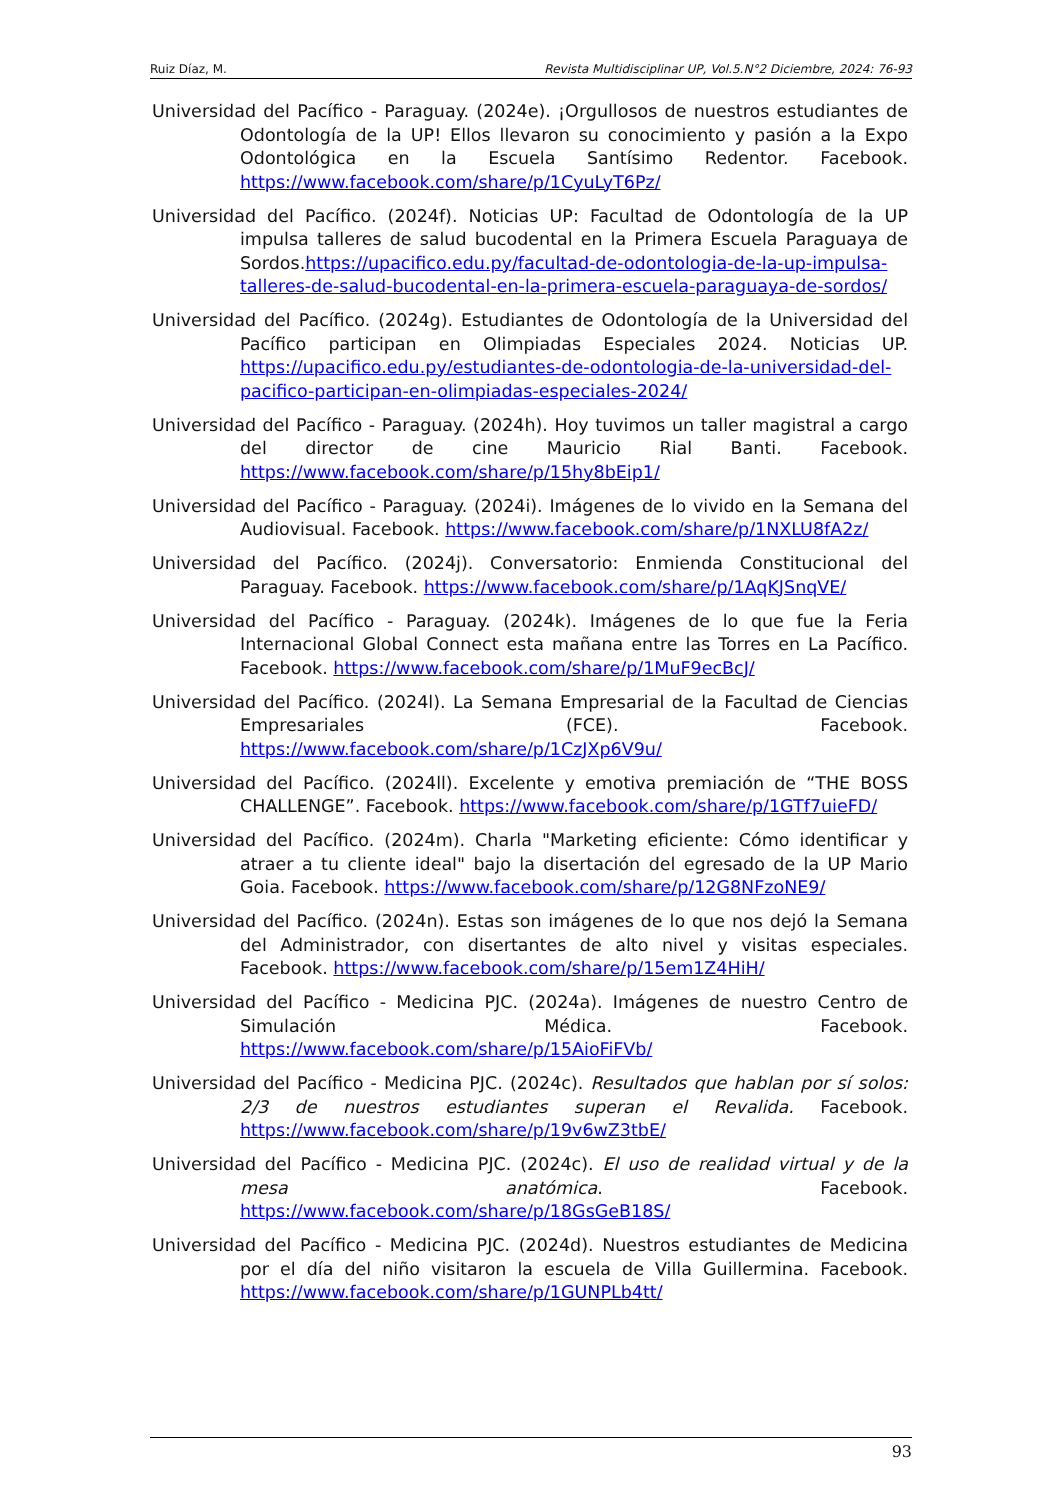Ruiz Díaz, M. Revista Multidisciplinar UP, Vol.5.N°2 Diciembre, 2024: 76-93
Universidad del Pacífico - Paraguay. (2024e). ¡Orgullosos de nuestros estudiantes de Odontología de la UP! Ellos llevaron su conocimiento y pasión a la Expo Odontológica en la Escuela Santísimo Redentor. Facebook. https://www.facebook.com/share/p/1CyuLyT6Pz/
Universidad del Pacífico. (2024f). Noticias UP: Facultad de Odontología de la UP impulsa talleres de salud bucodental en la Primera Escuela Paraguaya de Sordos.https://upacifico.edu.py/facultad-de-odontologia-de-la-up-impulsa-talleres-de-salud-bucodental-en-la-primera-escuela-paraguaya-de-sordos/
Universidad del Pacífico. (2024g). Estudiantes de Odontología de la Universidad del Pacífico participan en Olimpiadas Especiales 2024. Noticias UP. https://upacifico.edu.py/estudiantes-de-odontologia-de-la-universidad-del-pacifico-participan-en-olimpiadas-especiales-2024/
Universidad del Pacífico - Paraguay. (2024h). Hoy tuvimos un taller magistral a cargo del director de cine Mauricio Rial Banti. Facebook. https://www.facebook.com/share/p/15hy8bEip1/
Universidad del Pacífico - Paraguay. (2024i). Imágenes de lo vivido en la Semana del Audiovisual. Facebook. https://www.facebook.com/share/p/1NXLU8fA2z/
Universidad del Pacífico. (2024j). Conversatorio: Enmienda Constitucional del Paraguay. Facebook. https://www.facebook.com/share/p/1AqKJSnqVE/
Universidad del Pacífico - Paraguay. (2024k). Imágenes de lo que fue la Feria Internacional Global Connect esta mañana entre las Torres en La Pacífico. Facebook. https://www.facebook.com/share/p/1MuF9ecBcJ/
Universidad del Pacífico. (2024l). La Semana Empresarial de la Facultad de Ciencias Empresariales (FCE). Facebook. https://www.facebook.com/share/p/1CzJXp6V9u/
Universidad del Pacífico. (2024ll). Excelente y emotiva premiación de “THE BOSS CHALLENGE”. Facebook. https://www.facebook.com/share/p/1GTf7uieFD/
Universidad del Pacífico. (2024m). Charla "Marketing eficiente: Cómo identificar y atraer a tu cliente ideal" bajo la disertación del egresado de la UP Mario Goia. Facebook. https://www.facebook.com/share/p/12G8NFzoNE9/
Universidad del Pacífico. (2024n). Estas son imágenes de lo que nos dejó la Semana del Administrador, con disertantes de alto nivel y visitas especiales. Facebook. https://www.facebook.com/share/p/15em1Z4HiH/
Universidad del Pacífico - Medicina PJC. (2024a). Imágenes de nuestro Centro de Simulación Médica. Facebook. https://www.facebook.com/share/p/15AioFiFVb/
Universidad del Pacífico - Medicina PJC. (2024c). Resultados que hablan por sí solos: 2/3 de nuestros estudiantes superan el Revalida. Facebook. https://www.facebook.com/share/p/19v6wZ3tbE/
Universidad del Pacífico - Medicina PJC. (2024c). El uso de realidad virtual y de la mesa anatómica. Facebook. https://www.facebook.com/share/p/18GsGeB18S/
Universidad del Pacífico - Medicina PJC. (2024d). Nuestros estudiantes de Medicina por el día del niño visitaron la escuela de Villa Guillermina. Facebook. https://www.facebook.com/share/p/1GUNPLb4tt/
93